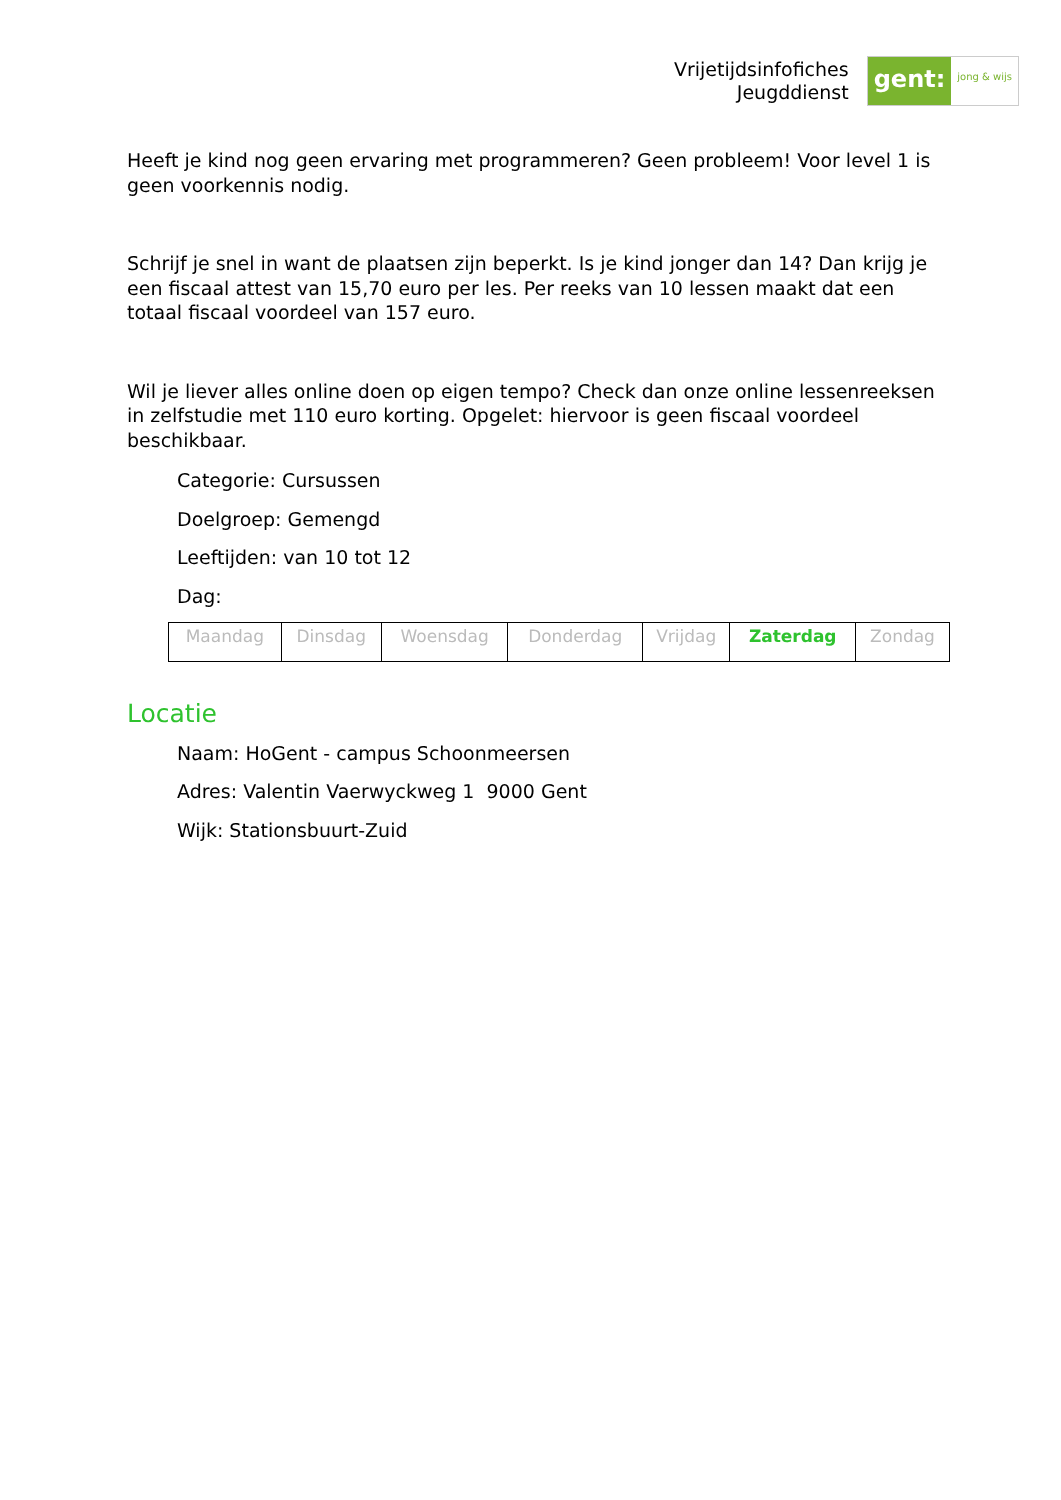Vrijetijdsinfofiches
Jeugddienst
gent:
jong & wijs
Heeft je kind nog geen ervaring met programmeren? Geen probleem! Voor level 1 is geen voorkennis nodig.
Schrijf je snel in want de plaatsen zijn beperkt. Is je kind jonger dan 14? Dan krijg je een fiscaal attest van 15,70 euro per les. Per reeks van 10 lessen maakt dat een totaal fiscaal voordeel van 157 euro.
Wil je liever alles online doen op eigen tempo? Check dan onze online lessenreeksen in zelfstudie met 110 euro korting. Opgelet: hiervoor is geen fiscaal voordeel beschikbaar.
Categorie: Cursussen
Doelgroep: Gemengd
Leeftijden: van 10 tot 12
Dag:
| Maandag | Dinsdag | Woensdag | Donderdag | Vrijdag | Zaterdag | Zondag |
Locatie
Naam: HoGent - campus Schoonmeersen
Adres: Valentin Vaerwyckweg 1 9000 Gent
Wijk: Stationsbuurt-Zuid